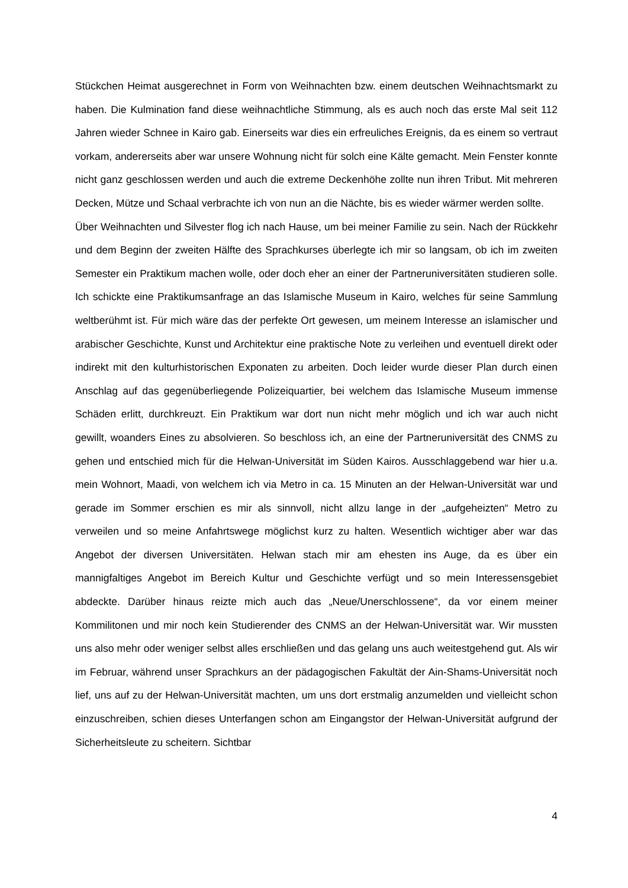Stückchen Heimat ausgerechnet in Form von Weihnachten bzw. einem deutschen Weihnachtsmarkt zu haben. Die Kulmination fand diese weihnachtliche Stimmung, als es auch noch das erste Mal seit 112 Jahren wieder Schnee in Kairo gab. Einerseits war dies ein erfreuliches Ereignis, da es einem so vertraut vorkam, andererseits aber war unsere Wohnung nicht für solch eine Kälte gemacht. Mein Fenster konnte nicht ganz geschlossen werden und auch die extreme Deckenhöhe zollte nun ihren Tribut. Mit mehreren Decken, Mütze und Schaal verbrachte ich von nun an die Nächte, bis es wieder wärmer werden sollte.
Über Weihnachten und Silvester flog ich nach Hause, um bei meiner Familie zu sein. Nach der Rückkehr und dem Beginn der zweiten Hälfte des Sprachkurses überlegte ich mir so langsam, ob ich im zweiten Semester ein Praktikum machen wolle, oder doch eher an einer der Partneruniversitäten studieren solle. Ich schickte eine Praktikumsanfrage an das Islamische Museum in Kairo, welches für seine Sammlung weltberühmt ist. Für mich wäre das der perfekte Ort gewesen, um meinem Interesse an islamischer und arabischer Geschichte, Kunst und Architektur eine praktische Note zu verleihen und eventuell direkt oder indirekt mit den kulturhistorischen Exponaten zu arbeiten. Doch leider wurde dieser Plan durch einen Anschlag auf das gegenüberliegende Polizeiquartier, bei welchem das Islamische Museum immense Schäden erlitt, durchkreuzt. Ein Praktikum war dort nun nicht mehr möglich und ich war auch nicht gewillt, woanders Eines zu absolvieren. So beschloss ich, an eine der Partneruniversität des CNMS zu gehen und entschied mich für die Helwan-Universität im Süden Kairos. Ausschlaggebend war hier u.a. mein Wohnort, Maadi, von welchem ich via Metro in ca. 15 Minuten an der Helwan-Universität war und gerade im Sommer erschien es mir als sinnvoll, nicht allzu lange in der „aufgeheizten“ Metro zu verweilen und so meine Anfahrtswege möglichst kurz zu halten. Wesentlich wichtiger aber war das Angebot der diversen Universitäten. Helwan stach mir am ehesten ins Auge, da es über ein mannigfaltiges Angebot im Bereich Kultur und Geschichte verfügt und so mein Interessensgebiet abdeckte. Darüber hinaus reizte mich auch das „Neue/Unerschlossene“, da vor einem meiner Kommilitonen und mir noch kein Studierender des CNMS an der Helwan-Universität war. Wir mussten uns also mehr oder weniger selbst alles erschließen und das gelang uns auch weitestgehend gut. Als wir im Februar, während unser Sprachkurs an der pädagogischen Fakultät der Ain-Shams-Universität noch lief, uns auf zu der Helwan-Universität machten, um uns dort erstmalig anzumelden und vielleicht schon einzuschreiben, schien dieses Unterfangen schon am Eingangstor der Helwan-Universität aufgrund der Sicherheitsleute zu scheitern. Sichtbar
4